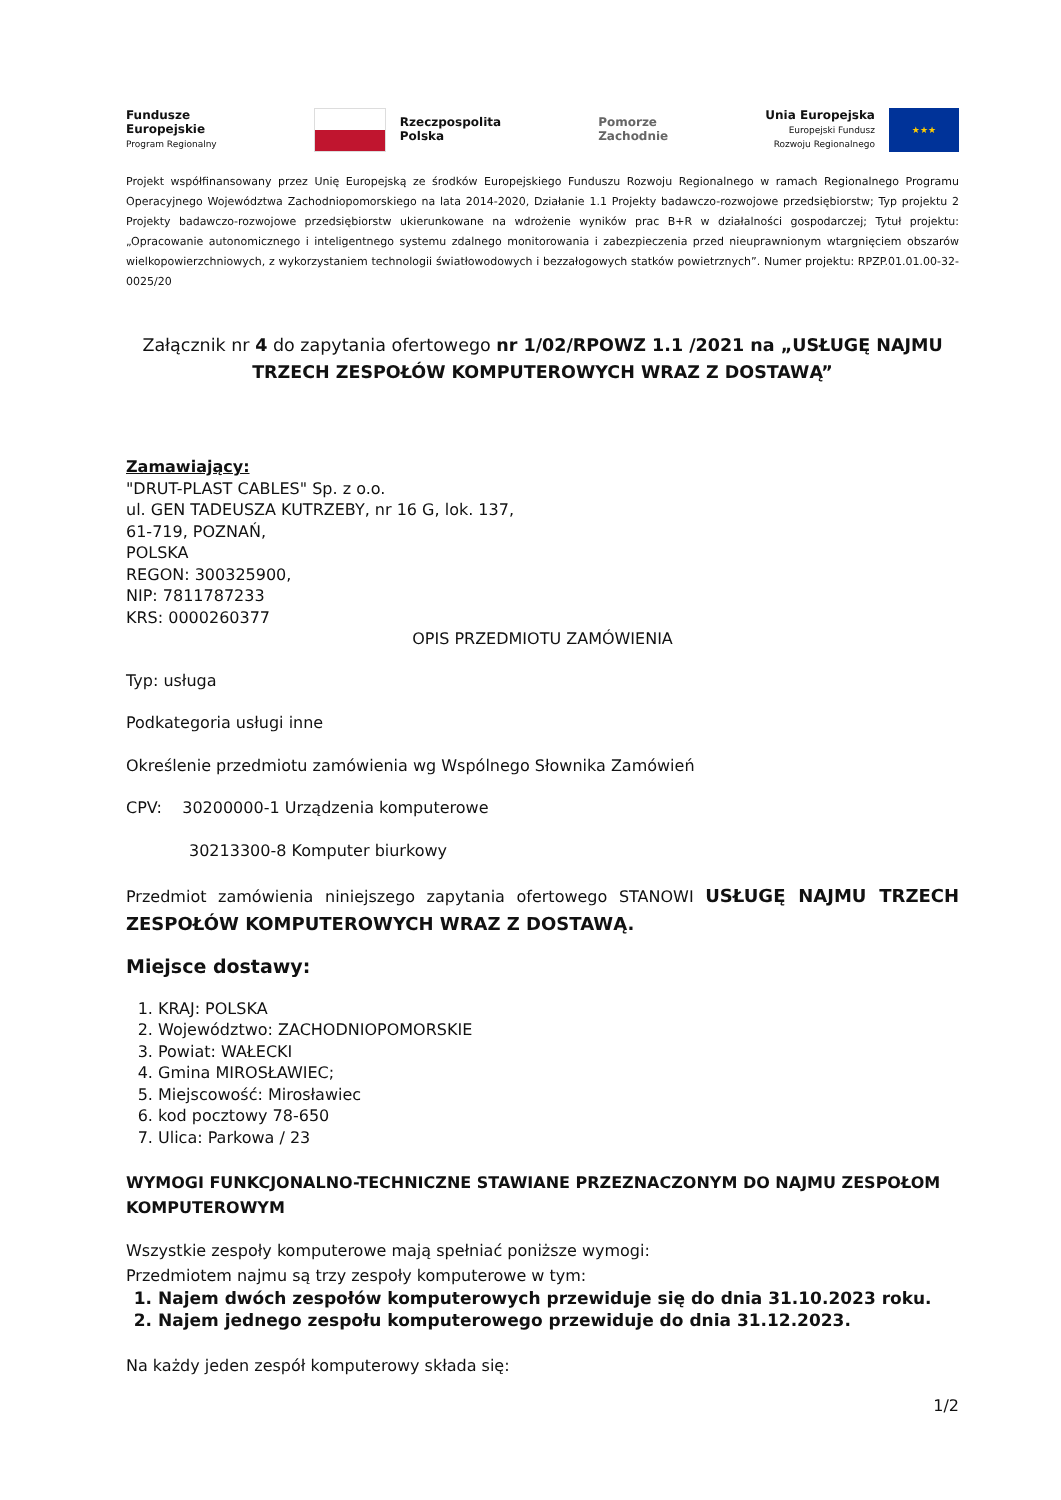Fundusze
Europejskie
Program Regionalny
Rzeczpospolita
Polska
Pomorze
Zachodnie
Unia Europejska
Europejski Fundusz
Rozwoju Regionalnego
★★★
Projekt współfinansowany przez Unię Europejską ze środków Europejskiego Funduszu Rozwoju Regionalnego w ramach Regionalnego Programu Operacyjnego Województwa Zachodniopomorskiego na lata 2014-2020, Działanie 1.1 Projekty badawczo-rozwojowe przedsiębiorstw; Typ projektu 2 Projekty badawczo-rozwojowe przedsiębiorstw ukierunkowane na wdrożenie wyników prac B+R w działalności gospodarczej; Tytuł projektu: „Opracowanie autonomicznego i inteligentnego systemu zdalnego monitorowania i zabezpieczenia przed nieuprawnionym wtargnięciem obszarów wielkopowierzchniowych, z wykorzystaniem technologii światłowodowych i bezzałogowych statków powietrznych”. Numer projektu: RPZP.01.01.00-32-0025/20
Załącznik nr 4 do zapytania ofertowego nr 1/02/RPOWZ 1.1 /2021 na „USŁUGĘ NAJMU TRZECH ZESPOŁÓW KOMPUTEROWYCH WRAZ Z DOSTAWĄ”
Zamawiający:
"DRUT-PLAST CABLES" Sp. z o.o.
ul. GEN TADEUSZA KUTRZEBY, nr 16 G, lok. 137,
61-719, POZNAŃ,
POLSKA
REGON: 300325900,
NIP: 7811787233
KRS: 0000260377
OPIS PRZEDMIOTU ZAMÓWIENIA
Typ: usługa
Podkategoria usługi inne
Określenie przedmiotu zamówienia wg Wspólnego Słownika Zamówień
CPV: 30200000-1 Urządzenia komputerowe
30213300-8 Komputer biurkowy
Przedmiot zamówienia niniejszego zapytania ofertowego STANOWI USŁUGĘ NAJMU TRZECH ZESPOŁÓW KOMPUTEROWYCH WRAZ Z DOSTAWĄ.
Miejsce dostawy:
1. KRAJ: POLSKA
2. Województwo: ZACHODNIOPOMORSKIE
3. Powiat: WAŁECKI
4. Gmina MIROSŁAWIEC;
5. Miejscowość: Mirosławiec
6. kod pocztowy 78-650
7. Ulica: Parkowa / 23
WYMOGI FUNKCJONALNO-TECHNICZNE STAWIANE PRZEZNACZONYM DO NAJMU ZESPOŁOM KOMPUTEROWYM
Wszystkie zespoły komputerowe mają spełniać poniższe wymogi:
Przedmiotem najmu są trzy zespoły komputerowe w tym:
1. Najem dwóch zespołów komputerowych przewiduje się do dnia 31.10.2023 roku.
2. Najem jednego zespołu komputerowego przewiduje do dnia 31.12.2023.
Na każdy jeden zespół komputerowy składa się:
1/2